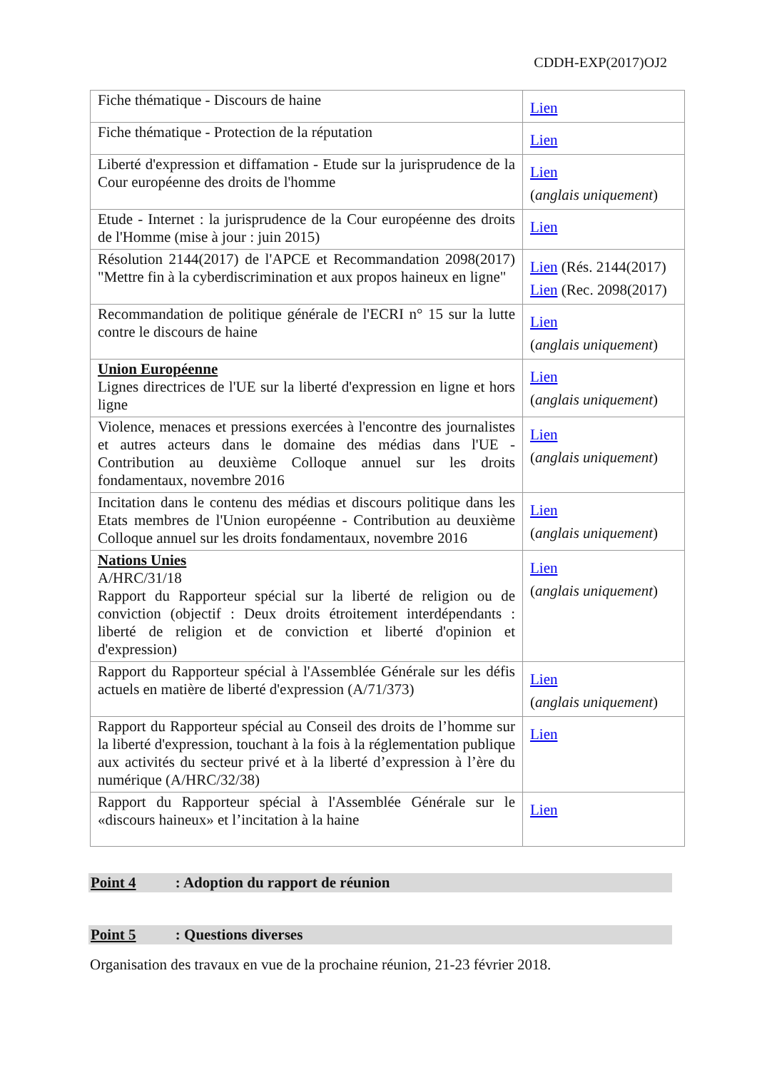CDDH-EXP(2017)OJ2
| Fiche thématique - Discours de haine | Lien |
| Fiche thématique - Protection de la réputation | Lien |
| Liberté d'expression et diffamation - Etude sur la jurisprudence de la Cour européenne des droits de l'homme | Lien ( anglais uniquement ) |
| Etude - Internet : la jurisprudence de la Cour européenne des droits de l'Homme (mise à jour : juin 2015) | Lien |
| Résolution 2144(2017) de l'APCE et Recommandation 2098(2017) "Mettre fin à la cyberdiscrimination et aux propos haineux en ligne" | Lien (Rés. 2144(2017) Lien (Rec. 2098(2017) |
| Recommandation de politique générale de l'ECRI n° 15 sur la lutte contre le discours de haine | Lien ( anglais uniquement ) |
| Union Européenne Lignes directrices de l'UE sur la liberté d'expression en ligne et hors ligne | Lien ( anglais uniquement ) |
| Violence, menaces et pressions exercées à l'encontre des journalistes et autres acteurs dans le domaine des médias dans l'UE - Contribution au deuxième Colloque annuel sur les droits fondamentaux, novembre 2016 | Lien ( anglais uniquement ) |
| Incitation dans le contenu des médias et discours politique dans les Etats membres de l'Union européenne - Contribution au deuxième Colloque annuel sur les droits fondamentaux, novembre 2016 | Lien ( anglais uniquement ) |
| Nations Unies A/HRC/31/18 Rapport du Rapporteur spécial sur la liberté de religion ou de conviction (objectif : Deux droits étroitement interdépendants : liberté de religion et de conviction et liberté d'opinion et d'expression) | Lien ( anglais uniquement ) |
| Rapport du Rapporteur spécial à l'Assemblée Générale sur les défis actuels en matière de liberté d'expression (A/71/373) | Lien ( anglais uniquement ) |
| Rapport du Rapporteur spécial au Conseil des droits de l’homme sur la liberté d'expression, touchant à la fois à la réglementation publique aux activités du secteur privé et à la liberté d’expression à l’ère du numérique (A/HRC/32/38) | Lien |
| Rapport du Rapporteur spécial à l'Assemblée Générale sur le «discours haineux» et l’incitation à la haine | Lien |
Point 4 : Adoption du rapport de réunion
Point 5 : Questions diverses
Organisation des travaux en vue de la prochaine réunion, 21-23 février 2018.